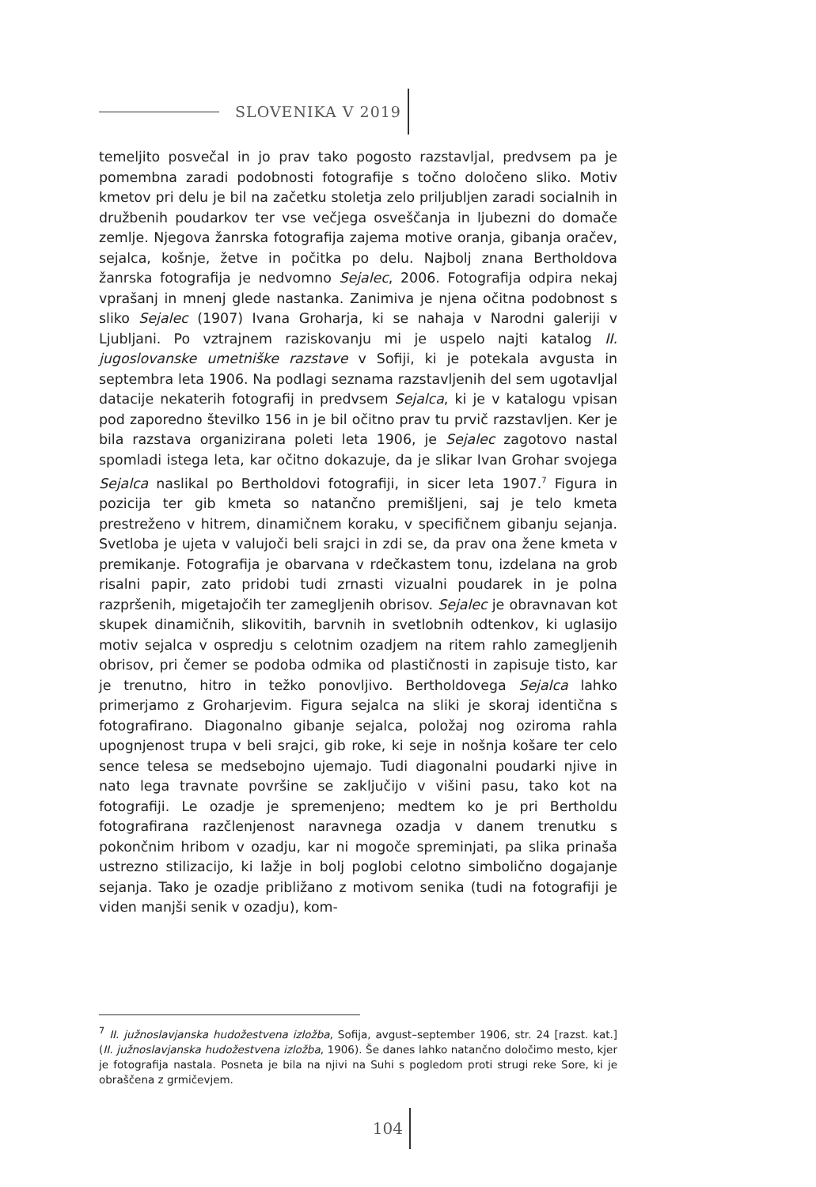SLOVENIKA V 2019
temeljito posvečal in jo prav tako pogosto razstavljal, predvsem pa je pomembna zaradi podobnosti fotografije s točno določeno sliko. Motiv kmetov pri delu je bil na začetku stoletja zelo priljubljen zaradi soci­alnih in družbenih poudarkov ter vse večjega osveščanja in ljubezni do domače zemlje. Njegova žanrska fotografija zajema motive oranja, gibanja oračev, sejalca, košnje, žetve in počitka po delu. Najbolj znana Bertholdova žanrska fotografija je nedvomno Sejalec, 2006. Fotografija odpira nekaj vprašanj in mnenj glede nastanka. Zanimiva je njena oči­tna podobnost s sliko Sejalec (1907) Ivana Groharja, ki se nahaja v Na­rodni galeriji v Ljubljani. Po vztrajnem raziskovanju mi je uspelo najti katalog II. jugoslovanske umetniške razstave v Sofiji, ki je potekala avgu­sta in septembra leta 1906. Na podlagi seznama razstavljenih del sem ugotavljal datacije nekaterih fotografij in predvsem Sejalca, ki je v ka­talogu vpisan pod zaporedno številko 156 in je bil očitno prav tu prvič razstavljen. Ker je bila razstava organizirana poleti leta 1906, je Sejalec zagotovo nastal spomladi istega leta, kar očitno dokazuje, da je slikar Ivan Grohar svojega Sejalca naslikal po Bertholdovi fotografiji, in sicer leta 1907.<sup>7</sup> Figura in pozicija ter gib kmeta so natančno premišljeni, saj je telo kmeta prestreženo v hitrem, dinamičnem koraku, v specifičnem gibanju sejanja. Svetloba je ujeta v valujoči beli srajci in zdi se, da prav ona žene kmeta v premikanje. Fotografija je obarvana v rdečkastem tonu, izdelana na grob risalni papir, zato pridobi tudi zrnasti vizualni poudarek in je polna razpršenih, migetajočih ter zamegljenih obrisov. Sejalec je obravnavan kot skupek dinamičnih, slikovitih, barvnih in sve­tlobnih odtenkov, ki uglasijo motiv sejalca v ospredju s celotnim ozad­jem na ritem rahlo zamegljenih obrisov, pri čemer se podoba odmika od plastičnosti in zapisuje tisto, kar je trenutno, hitro in težko pono­vljivo. Bertholdovega Sejalca lahko primerjamo z Groharjevim. Figura sejalca na sliki je skoraj identična s fotografirano. Diagonalno gibanje sejalca, položaj nog oziroma rahla upognjenost trupa v beli srajci, gib roke, ki seje in nošnja košare ter celo sence telesa se medsebojno uje­majo. Tudi diagonalni poudarki njive in nato lega travnate površine se zaključijo v višini pasu, tako kot na fotografiji. Le ozadje je spremenje­no; medtem ko je pri Bertholdu fotografirana razčlenjenost naravnega ozadja v danem trenutku s pokončnim hribom v ozadju, kar ni mogoče spreminjati, pa slika prinaša ustrezno stilizacijo, ki lažje in bolj poglobi celotno simbolično dogajanje sejanja. Tako je ozadje približano z mo­tivom senika (tudi na fotografiji je viden manjši senik v ozadju), kom-
<sup>7</sup> II. južnoslavjanska hudožestvena izložba, Sofija, avgust–september 1906, str. 24 [razst. kat.] (II. južnoslavjanska hudožestvena izložba, 1906). Še danes lahko natančno določimo mesto, kjer je fotografija nastala. Posneta je bila na njivi na Suhi s pogledom proti strugi reke Sore, ki je obraščena z grmičevjem.
104